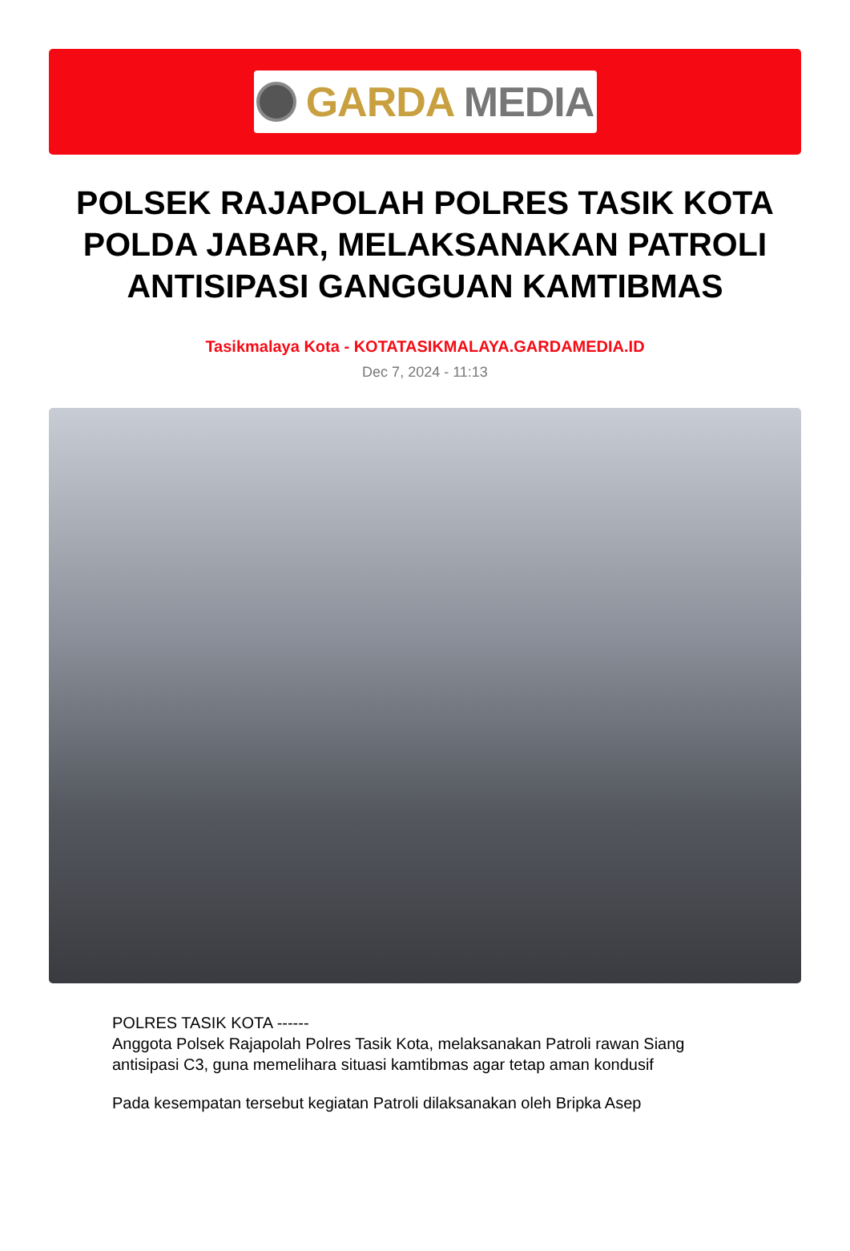GARDA MEDIA
POLSEK RAJAPOLAH POLRES TASIK KOTA POLDA JABAR, MELAKSANAKAN PATROLI ANTISIPASI GANGGUAN KAMTIBMAS
Tasikmalaya Kota - KOTATASIKMALAYA.GARDAMEDIA.ID
Dec 7, 2024 - 11:13
POLRES TASIK KOTA ------
Anggota Polsek Rajapolah Polres Tasik Kota, melaksanakan Patroli rawan Siang antisipasi C3, guna memelihara situasi kamtibmas agar tetap aman kondusif
Pada kesempatan tersebut kegiatan Patroli dilaksanakan oleh Bripka Asep